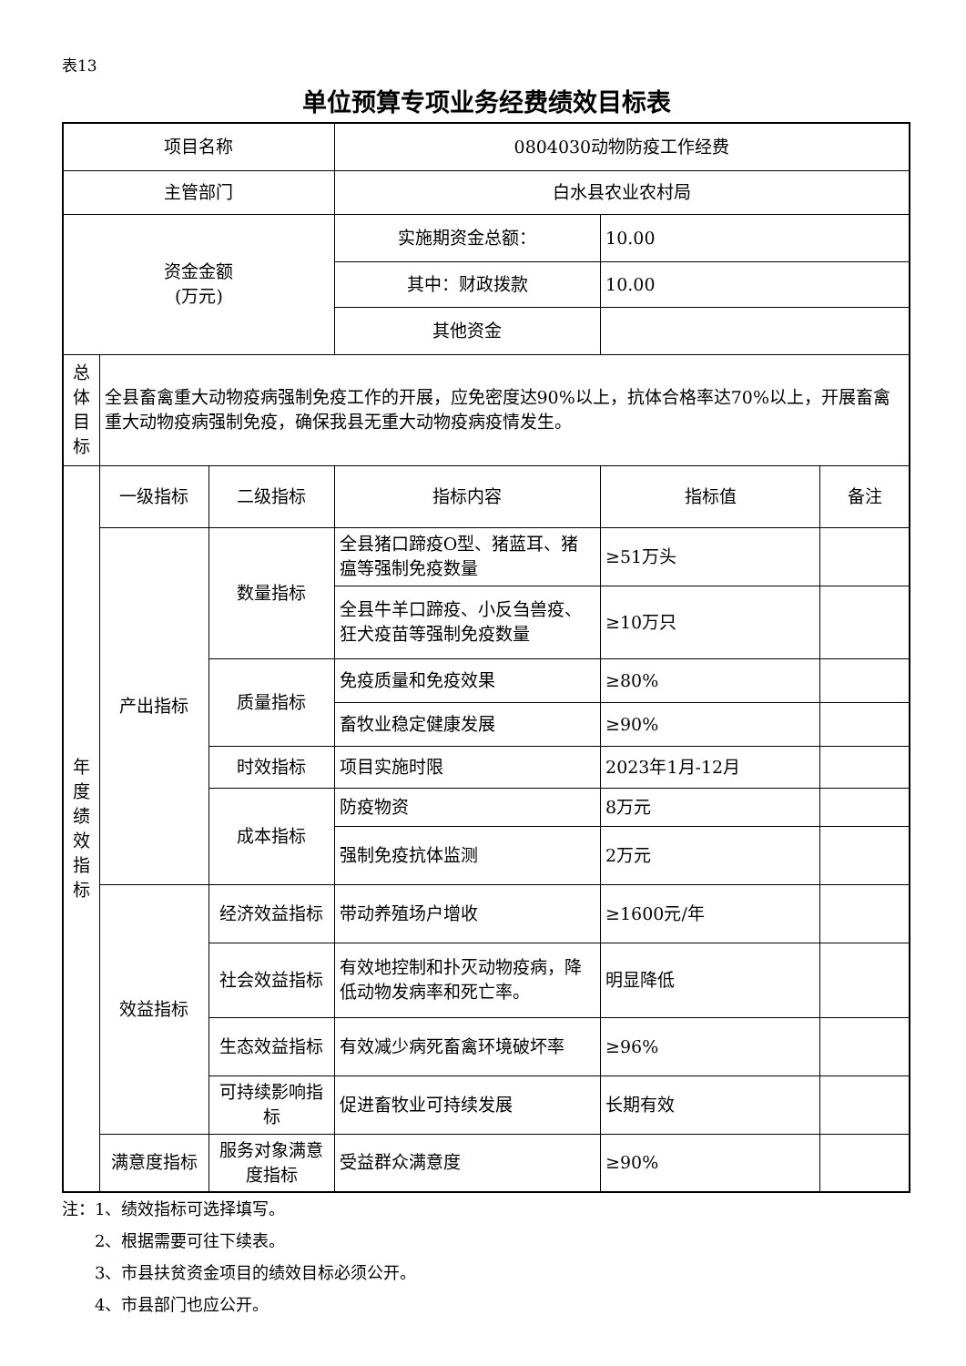表13
单位预算专项业务经费绩效目标表
| 项目名称 | | | 0804030动物防疫工作经费 | | |
| 主管部门 | | | 白水县农业农村局 | | |
| 资金金额 (万元) | | | 实施期资金总额： | 10.00 | |
| | | | 其中：财政拨款 | 10.00 | |
| | | | 其他资金 | | |
| 总 体 目 标 | 全县畜禽重大动物疫病强制免疫工作的开展，应免密度达90%以上，抗体合格率达70%以上，开展畜禽重大动物疫病强制免疫，确保我县无重大动物疫病疫情发生。 | | | | |
| 年 度 绩 效 指 标 | 一级指标 | 二级指标 | 指标内容 | 指标值 | 备注 |
| | 产出指标 | 数量指标 | 全县猪口蹄疫O型、猪蓝耳、猪瘟等强制免疫数量 | ≥51万头 | |
| | | | 全县牛羊口蹄疫、小反刍兽疫、狂犬疫苗等强制免疫数量 | ≥10万只 | |
| | | 质量指标 | 免疫质量和免疫效果 | ≥80% | |
| | | | 畜牧业稳定健康发展 | ≥90% | |
| | | 时效指标 | 项目实施时限 | 2023年1月-12月 | |
| | | 成本指标 | 防疫物资 | 8万元 | |
| | | | 强制免疫抗体监测 | 2万元 | |
| | 效益指标 | 经济效益指标 | 带动养殖场户增收 | ≥1600元/年 | |
| | | 社会效益指标 | 有效地控制和扑灭动物疫病，降低动物发病率和死亡率。 | 明显降低 | |
| | | 生态效益指标 | 有效减少病死畜禽环境破坏率 | ≥96% | |
| | | 可持续影响指标 | 促进畜牧业可持续发展 | 长期有效 | |
| | 满意度指标 | 服务对象满意度指标 | 受益群众满意度 | ≥90% | |
注：1、绩效指标可选择填写。
  2、根据需要可往下续表。
  3、市县扶贫资金项目的绩效目标必须公开。
  4、市县部门也应公开。